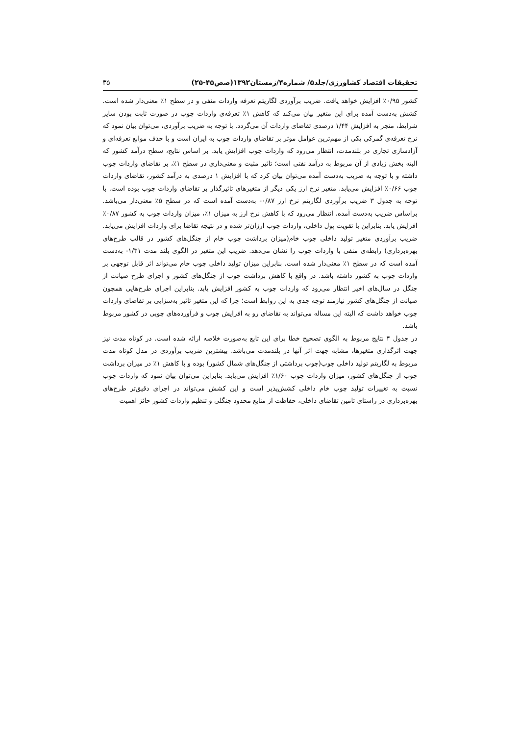تحقیقات اقتصاد کشاورزی/جلد۵/ شماره۴/زمستان۱۳۹۲(صص۴۵-۲۵) ۳۵
کشور ۰/۹۵٪ افزایش خواهد یافت. ضریب برآوردی لگاریتم تعرفه واردات منفی و در سطح ۱٪ معنی‌دار شده است. کشش به‌دست آمده برای این متغیر بیان می‌کند که کاهش ۱٪ تعرفه‌ی واردات چوب در صورت ثابت بودن سایر شرایط، منجر به افزایش ۱/۴۴ درصدی تقاضای واردات آن می‌گردد. با توجه به ضریب برآوردی، می‌توان بیان نمود که نرخ تعرفه‌ی گمرکی یکی از مهم‌ترین عوامل موثر بر تقاضای واردات چوب به ایران است و با حذف موانع تعرفه‌ای و آزادسازی تجاری در بلندمدت، انتظار می‌رود که واردات چوب افزایش یابد. بر اساس نتایج، سطح درآمد کشور که البته بخش زیادی از آن مربوط به درآمد نفتی است؛ تاثیر مثبت و معنی‌داری در سطح ۱٪، بر تقاضای واردات چوب داشته و با توجه به ضریب به‌دست آمده می‌توان بیان کرد که با افزایش ۱ درصدی به درآمد کشور، تقاضای واردات چوب ۰/۶۶٪ افزایش می‌یابد. متغیر نرخ ارز یکی دیگر از متغیرهای تاثیرگذار بر تقاضای واردات چوب بوده است. با توجه به جدول ۳ ضریب برآوردی لگاریتم نرخ ارز ۰/۸۷- به‌دست آمده است که در سطح ۵٪ معنی‌دار می‌باشد. براساس ضریب به‌دست آمده، انتظار می‌رود که با کاهش نرخ ارز به میزان ۱٪، میزان واردات چوب به کشور ۰/۸۷٪ افزایش یابد. بنابراین با تقویت پول داخلی، واردات چوب ارزان‌تر شده و در نتیجه تقاضا برای واردات افزایش می‌یابد. ضریب برآوردی متغیر تولید داخلی چوب خام(میزان برداشت چوب خام از جنگل‌های کشور در قالب طرح‌های بهره‌برداری) رابطه‌ی منفی با واردات چوب را نشان می‌دهد. ضریب این متغیر در الگوی بلند مدت ۱/۳۱- به‌دست آمده است که در سطح ۱٪ معنی‌دار شده است. بنابراین میزان تولید داخلی چوب خام می‌تواند اثر قابل توجهی بر واردات چوب به کشور داشته باشد. در واقع با کاهش برداشت چوب از جنگل‌های کشور و اجرای طرح صیانت از جنگل در سال‌های اخیر انتظار می‌رود که واردات چوب به کشور افزایش یابد. بنابراین اجرای طرح‌هایی همچون صیانت از جنگل‌های کشور نیازمند توجه جدی به این روابط است؛ چرا که این متغیر تاثیر به‌سزایی بر تقاضای واردات چوب خواهد داشت که البته این مساله می‌تواند به تقاضای رو به افزایش چوب و فرآورده‌های چوبی در کشور مربوط باشد.
در جدول ۴ نتایج مربوط به الگوی تصحیح خطا برای این تابع به‌صورت خلاصه ارائه شده است. در کوتاه مدت نیز جهت اثرگذاری متغیرها، مشابه جهت اثر آنها در بلندمدت می‌باشد. بیشترین ضریب برآوردی در مدل کوتاه مدت مربوط به لگاریتم تولید داخلی چوب(چوب برداشتی از جنگل‌های شمال کشور) بوده و با کاهش ۱٪ در میزان برداشت چوب از جنگل‌های کشور، میزان واردات چوب ۱/۶۰٪ افزایش می‌یابد. بنابراین می‌توان بیان نمود که واردات چوب نسبت به تغییرات تولید چوب خام داخلی کشش‌پذیر است و این کشش می‌تواند در اجرای دقیق‌تر طرح‌های بهره‌برداری در راستای تامین تقاضای داخلی، حفاظت از منابع محدود جنگلی و تنظیم واردات کشور حائز اهمیت